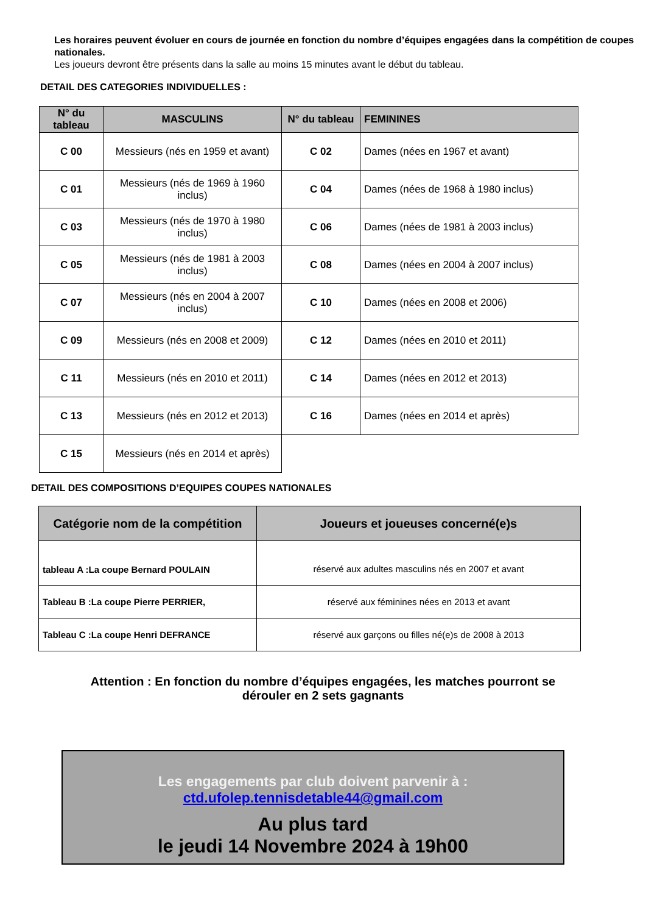Les horaires peuvent évoluer en cours de journée en fonction du nombre d’équipes engagées dans la compétition de coupes nationales.
Les joueurs devront être présents dans la salle au moins 15 minutes avant le début du tableau.
DETAIL DES CATEGORIES INDIVIDUELLES :
| N° du tableau | MASCULINS | N° du tableau | FEMININES |
| --- | --- | --- | --- |
| C 00 | Messieurs (nés en 1959 et avant) | C 02 | Dames (nées en 1967 et avant) |
| C 01 | Messieurs (nés de 1969 à 1960 inclus) | C 04 | Dames (nées de 1968 à 1980 inclus) |
| C 03 | Messieurs (nés de 1970 à 1980 inclus) | C 06 | Dames (nées de 1981 à 2003 inclus) |
| C 05 | Messieurs (nés de 1981 à 2003 inclus) | C 08 | Dames (nées en 2004 à 2007 inclus) |
| C 07 | Messieurs (nés en 2004 à 2007 inclus) | C 10 | Dames (nées en 2008 et 2006) |
| C 09 | Messieurs (nés en 2008 et 2009) | C 12 | Dames (nées en 2010 et 2011) |
| C 11 | Messieurs (nés en 2010 et 2011) | C 14 | Dames (nées en 2012 et 2013) |
| C 13 | Messieurs (nés en 2012 et 2013) | C 16 | Dames (nées en 2014 et après) |
| C 15 | Messieurs (nés en 2014 et après) | | |
DETAIL DES COMPOSITIONS D’EQUIPES COUPES NATIONALES
| Catégorie nom de la compétition | Joueurs et joueuses concerné(e)s |
| --- | --- |
| tableau A :La coupe Bernard POULAIN | réservé aux adultes masculins nés en 2007 et avant |
| Tableau B :La coupe Pierre PERRIER, | réservé aux féminines nées en 2013 et avant |
| Tableau C :La coupe Henri DEFRANCE | réservé aux garçons ou filles né(e)s de 2008 à 2013 |
Attention : En fonction du nombre d’équipes engagées, les matches pourront se
dérouler en 2 sets gagnants
Les engagements par club doivent parvenir à :
ctd.ufolep.tennisdetable44@gmail.com
Au plus tard
le jeudi 14 Novembre 2024 à 19h00